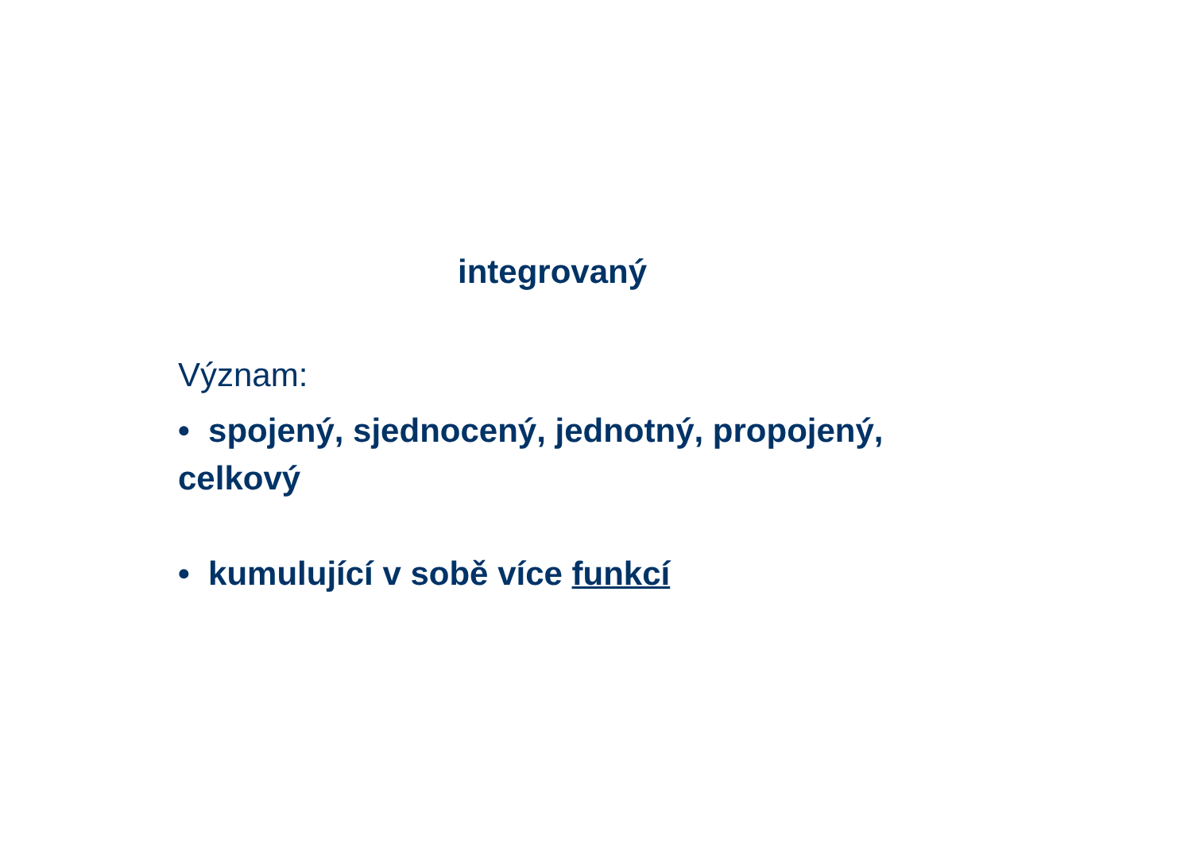integrovaný
Význam:
• spojený, sjednocený, jednotný, propojený, celkový
• kumulující v sobě více funkcí